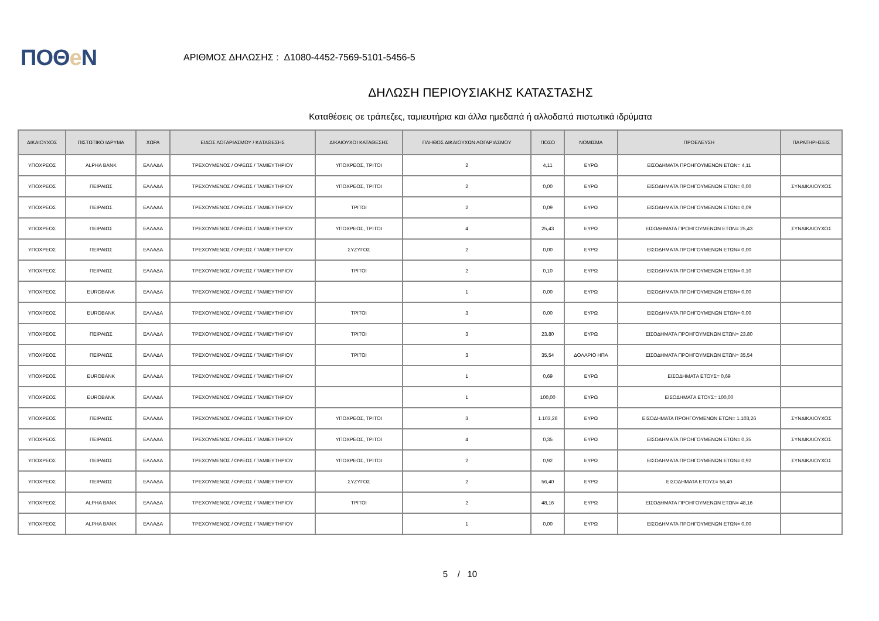ΠΟΘe Ν
ΑΡΙΘΜΟΣ ΔΗΛΩΣΗΣ : Δ1080-4452-7569-5101-5456-5
ΔΗΛΩΣΗ ΠΕΡΙΟΥΣΙΑΚΗΣ ΚΑΤΑΣΤΑΣΗΣ
Καταθέσεις σε τράπεζες, ταμιευτήρια και άλλα ημεδαπά ή αλλοδαπά πιστωτικά ιδρύματα
| ΔΙΚΑΙΟΥΧΟΣ | ΠΙΣΤΩΤΙΚΟ ΙΔΡΥΜΑ | ΧΩΡΑ | ΕΙΔΟΣ ΛΟΓΑΡΙΑΣΜΟΥ / ΚΑΤΑΘΕΣΗΣ | ΔΙΚΑΙΟΥΧΟΙ ΚΑΤΑΘΕΣΗΣ | ΠΛΗΘΟΣ ΔΙΚΑΙΟΥΧΩΝ ΛΟΓΑΡΙΑΣΜΟΥ | ΠΟΣΟ | ΝΟΜΙΣΜΑ | ΠΡΟΕΛΕΥΣΗ | ΠΑΡΑΤΗΡΗΣΕΙΣ |
| --- | --- | --- | --- | --- | --- | --- | --- | --- | --- |
| ΥΠΟΧΡΕΟΣ | ALPHA BANK | ΕΛΛΑΔΑ | ΤΡΕΧΟΥΜΕΝΟΣ / ΟΨΕΩΣ / ΤΑΜΙΕΥΤΗΡΙΟΥ | ΥΠΟΧΡΕΟΣ, ΤΡΙΤΟΙ | 2 | 4,11 | ΕΥΡΩ | ΕΙΣΟΔΗΜΑΤΑ ΠΡΟΗΓΟΥΜΕΝΩΝ ΕΤΩΝ= 4,11 | |
| ΥΠΟΧΡΕΟΣ | ΠΕΙΡΑΙΩΣ | ΕΛΛΑΔΑ | ΤΡΕΧΟΥΜΕΝΟΣ / ΟΨΕΩΣ / ΤΑΜΙΕΥΤΗΡΙΟΥ | ΥΠΟΧΡΕΟΣ, ΤΡΙΤΟΙ | 2 | 0,00 | ΕΥΡΩ | ΕΙΣΟΔΗΜΑΤΑ ΠΡΟΗΓΟΥΜΕΝΩΝ ΕΤΩΝ= 0,00 | ΣΥΝΔΙΚΑΙΟΥΧΟΣ |
| ΥΠΟΧΡΕΟΣ | ΠΕΙΡΑΙΩΣ | ΕΛΛΑΔΑ | ΤΡΕΧΟΥΜΕΝΟΣ / ΟΨΕΩΣ / ΤΑΜΙΕΥΤΗΡΙΟΥ | ΤΡΙΤΟΙ | 2 | 0,09 | ΕΥΡΩ | ΕΙΣΟΔΗΜΑΤΑ ΠΡΟΗΓΟΥΜΕΝΩΝ ΕΤΩΝ= 0,09 | |
| ΥΠΟΧΡΕΟΣ | ΠΕΙΡΑΙΩΣ | ΕΛΛΑΔΑ | ΤΡΕΧΟΥΜΕΝΟΣ / ΟΨΕΩΣ / ΤΑΜΙΕΥΤΗΡΙΟΥ | ΥΠΟΧΡΕΟΣ, ΤΡΙΤΟΙ | 4 | 25,43 | ΕΥΡΩ | ΕΙΣΟΔΗΜΑΤΑ ΠΡΟΗΓΟΥΜΕΝΩΝ ΕΤΩΝ= 25,43 | ΣΥΝΔΙΚΑΙΟΥΧΟΣ |
| ΥΠΟΧΡΕΟΣ | ΠΕΙΡΑΙΩΣ | ΕΛΛΑΔΑ | ΤΡΕΧΟΥΜΕΝΟΣ / ΟΨΕΩΣ / ΤΑΜΙΕΥΤΗΡΙΟΥ | ΣΥΖΥΓΟΣ | 2 | 0,00 | ΕΥΡΩ | ΕΙΣΟΔΗΜΑΤΑ ΠΡΟΗΓΟΥΜΕΝΩΝ ΕΤΩΝ= 0,00 | |
| ΥΠΟΧΡΕΟΣ | ΠΕΙΡΑΙΩΣ | ΕΛΛΑΔΑ | ΤΡΕΧΟΥΜΕΝΟΣ / ΟΨΕΩΣ / ΤΑΜΙΕΥΤΗΡΙΟΥ | ΤΡΙΤΟΙ | 2 | 0,10 | ΕΥΡΩ | ΕΙΣΟΔΗΜΑΤΑ ΠΡΟΗΓΟΥΜΕΝΩΝ ΕΤΩΝ= 0,10 | |
| ΥΠΟΧΡΕΟΣ | EUROBANK | ΕΛΛΑΔΑ | ΤΡΕΧΟΥΜΕΝΟΣ / ΟΨΕΩΣ / ΤΑΜΙΕΥΤΗΡΙΟΥ | | 1 | 0,00 | ΕΥΡΩ | ΕΙΣΟΔΗΜΑΤΑ ΠΡΟΗΓΟΥΜΕΝΩΝ ΕΤΩΝ= 0,00 | |
| ΥΠΟΧΡΕΟΣ | EUROBANK | ΕΛΛΑΔΑ | ΤΡΕΧΟΥΜΕΝΟΣ / ΟΨΕΩΣ / ΤΑΜΙΕΥΤΗΡΙΟΥ | ΤΡΙΤΟΙ | 3 | 0,00 | ΕΥΡΩ | ΕΙΣΟΔΗΜΑΤΑ ΠΡΟΗΓΟΥΜΕΝΩΝ ΕΤΩΝ= 0,00 | |
| ΥΠΟΧΡΕΟΣ | ΠΕΙΡΑΙΩΣ | ΕΛΛΑΔΑ | ΤΡΕΧΟΥΜΕΝΟΣ / ΟΨΕΩΣ / ΤΑΜΙΕΥΤΗΡΙΟΥ | ΤΡΙΤΟΙ | 3 | 23,80 | ΕΥΡΩ | ΕΙΣΟΔΗΜΑΤΑ ΠΡΟΗΓΟΥΜΕΝΩΝ ΕΤΩΝ= 23,80 | |
| ΥΠΟΧΡΕΟΣ | ΠΕΙΡΑΙΩΣ | ΕΛΛΑΔΑ | ΤΡΕΧΟΥΜΕΝΟΣ / ΟΨΕΩΣ / ΤΑΜΙΕΥΤΗΡΙΟΥ | ΤΡΙΤΟΙ | 3 | 35,54 | ΔΟΛΑΡΙΟ ΗΠΑ | ΕΙΣΟΔΗΜΑΤΑ ΠΡΟΗΓΟΥΜΕΝΩΝ ΕΤΩΝ= 35,54 | |
| ΥΠΟΧΡΕΟΣ | EUROBANK | ΕΛΛΑΔΑ | ΤΡΕΧΟΥΜΕΝΟΣ / ΟΨΕΩΣ / ΤΑΜΙΕΥΤΗΡΙΟΥ | | 1 | 0,69 | ΕΥΡΩ | ΕΙΣΟΔΗΜΑΤΑ ΕΤΟΥΣ= 0,69 | |
| ΥΠΟΧΡΕΟΣ | EUROBANK | ΕΛΛΑΔΑ | ΤΡΕΧΟΥΜΕΝΟΣ / ΟΨΕΩΣ / ΤΑΜΙΕΥΤΗΡΙΟΥ | | 1 | 100,00 | ΕΥΡΩ | ΕΙΣΟΔΗΜΑΤΑ ΕΤΟΥΣ= 100,00 | |
| ΥΠΟΧΡΕΟΣ | ΠΕΙΡΑΙΩΣ | ΕΛΛΑΔΑ | ΤΡΕΧΟΥΜΕΝΟΣ / ΟΨΕΩΣ / ΤΑΜΙΕΥΤΗΡΙΟΥ | ΥΠΟΧΡΕΟΣ, ΤΡΙΤΟΙ | 3 | 1.103,26 | ΕΥΡΩ | ΕΙΣΟΔΗΜΑΤΑ ΠΡΟΗΓΟΥΜΕΝΩΝ ΕΤΩΝ= 1.103,26 | ΣΥΝΔΙΚΑΙΟΥΧΟΣ |
| ΥΠΟΧΡΕΟΣ | ΠΕΙΡΑΙΩΣ | ΕΛΛΑΔΑ | ΤΡΕΧΟΥΜΕΝΟΣ / ΟΨΕΩΣ / ΤΑΜΙΕΥΤΗΡΙΟΥ | ΥΠΟΧΡΕΟΣ, ΤΡΙΤΟΙ | 4 | 0,35 | ΕΥΡΩ | ΕΙΣΟΔΗΜΑΤΑ ΠΡΟΗΓΟΥΜΕΝΩΝ ΕΤΩΝ= 0,35 | ΣΥΝΔΙΚΑΙΟΥΧΟΣ |
| ΥΠΟΧΡΕΟΣ | ΠΕΙΡΑΙΩΣ | ΕΛΛΑΔΑ | ΤΡΕΧΟΥΜΕΝΟΣ / ΟΨΕΩΣ / ΤΑΜΙΕΥΤΗΡΙΟΥ | ΥΠΟΧΡΕΟΣ, ΤΡΙΤΟΙ | 2 | 0,92 | ΕΥΡΩ | ΕΙΣΟΔΗΜΑΤΑ ΠΡΟΗΓΟΥΜΕΝΩΝ ΕΤΩΝ= 0,92 | ΣΥΝΔΙΚΑΙΟΥΧΟΣ |
| ΥΠΟΧΡΕΟΣ | ΠΕΙΡΑΙΩΣ | ΕΛΛΑΔΑ | ΤΡΕΧΟΥΜΕΝΟΣ / ΟΨΕΩΣ / ΤΑΜΙΕΥΤΗΡΙΟΥ | ΣΥΖΥΓΟΣ | 2 | 56,40 | ΕΥΡΩ | ΕΙΣΟΔΗΜΑΤΑ ΕΤΟΥΣ= 56,40 | |
| ΥΠΟΧΡΕΟΣ | ALPHA BANK | ΕΛΛΑΔΑ | ΤΡΕΧΟΥΜΕΝΟΣ / ΟΨΕΩΣ / ΤΑΜΙΕΥΤΗΡΙΟΥ | ΤΡΙΤΟΙ | 2 | 48,16 | ΕΥΡΩ | ΕΙΣΟΔΗΜΑΤΑ ΠΡΟΗΓΟΥΜΕΝΩΝ ΕΤΩΝ= 48,16 | |
| ΥΠΟΧΡΕΟΣ | ALPHA BANK | ΕΛΛΑΔΑ | ΤΡΕΧΟΥΜΕΝΟΣ / ΟΨΕΩΣ / ΤΑΜΙΕΥΤΗΡΙΟΥ | | 1 | 0,00 | ΕΥΡΩ | ΕΙΣΟΔΗΜΑΤΑ ΠΡΟΗΓΟΥΜΕΝΩΝ ΕΤΩΝ= 0,00 | |
5 / 10